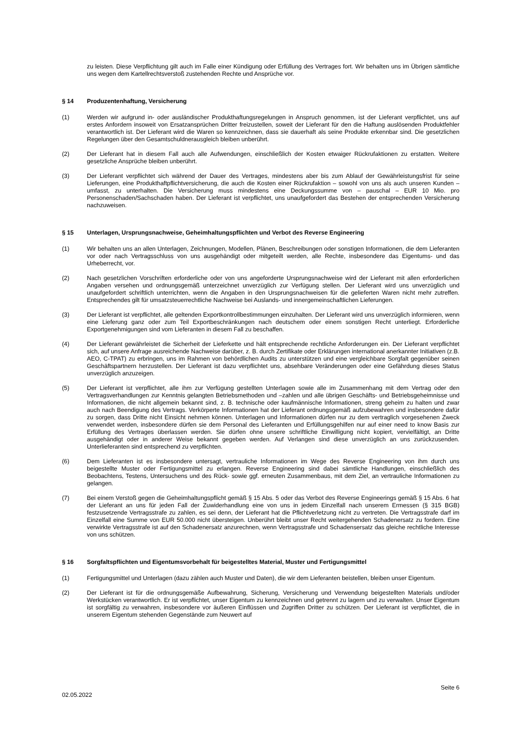zu leisten. Diese Verpflichtung gilt auch im Falle einer Kündigung oder Erfüllung des Vertrages fort. Wir behalten uns im Übrigen sämtliche uns wegen dem Kartellrechtsverstoß zustehenden Rechte und Ansprüche vor.
§ 14 Produzentenhaftung, Versicherung
(1) Werden wir aufgrund in- oder ausländischer Produkthaftungsregelungen in Anspruch genommen, ist der Lieferant verpflichtet, uns auf erstes Anfordern insoweit von Ersatzansprüchen Dritter freizustellen, soweit der Lieferant für den die Haftung auslösenden Produktfehler verantwortlich ist. Der Lieferant wird die Waren so kennzeichnen, dass sie dauerhaft als seine Produkte erkennbar sind. Die gesetzlichen Regelungen über den Gesamtschuldnerausgleich bleiben unberührt.
(2) Der Lieferant hat in diesem Fall auch alle Aufwendungen, einschließlich der Kosten etwaiger Rückrufaktionen zu erstatten. Weitere gesetzliche Ansprüche bleiben unberührt.
(3) Der Lieferant verpflichtet sich während der Dauer des Vertrages, mindestens aber bis zum Ablauf der Gewährleistungsfrist für seine Lieferungen, eine Produkthaftpflichtversicherung, die auch die Kosten einer Rückrufaktion – sowohl von uns als auch unseren Kunden – umfasst, zu unterhalten. Die Versicherung muss mindestens eine Deckungssumme von – pauschal – EUR 10 Mio. pro Personenschaden/Sachschaden haben. Der Lieferant ist verpflichtet, uns unaufgefordert das Bestehen der entsprechenden Versicherung nachzuweisen.
§ 15 Unterlagen, Ursprungsnachweise, Geheimhaltungspflichten und Verbot des Reverse Engineering
(1) Wir behalten uns an allen Unterlagen, Zeichnungen, Modellen, Plänen, Beschreibungen oder sonstigen Informationen, die dem Lieferanten vor oder nach Vertragsschluss von uns ausgehändigt oder mitgeteilt werden, alle Rechte, insbesondere das Eigentums- und das Urheberrecht, vor.
(2) Nach gesetzlichen Vorschriften erforderliche oder von uns angeforderte Ursprungsnachweise wird der Lieferant mit allen erforderlichen Angaben versehen und ordnungsgemäß unterzeichnet unverzüglich zur Verfügung stellen. Der Lieferant wird uns unverzüglich und unaufgefordert schriftlich unterrichten, wenn die Angaben in den Ursprungsnachweisen für die gelieferten Waren nicht mehr zutreffen. Entsprechendes gilt für umsatzsteuerrechtliche Nachweise bei Auslands- und innergemeinschaftlichen Lieferungen.
(3) Der Lieferant ist verpflichtet, alle geltenden Exportkontrollbestimmungen einzuhalten. Der Lieferant wird uns unverzüglich informieren, wenn eine Lieferung ganz oder zum Teil Exportbeschränkungen nach deutschem oder einem sonstigen Recht unterliegt. Erforderliche Exportgenehmigungen sind vom Lieferanten in diesem Fall zu beschaffen.
(4) Der Lieferant gewährleistet die Sicherheit der Lieferkette und hält entsprechende rechtliche Anforderungen ein. Der Lieferant verpflichtet sich, auf unsere Anfrage ausreichende Nachweise darüber, z. B. durch Zertifikate oder Erklärungen international anerkannter Initiativen (z.B. AEO, C-TPAT) zu erbringen, uns im Rahmen von behördlichen Audits zu unterstützen und eine vergleichbare Sorgfalt gegenüber seinen Geschäftspartnern herzustellen. Der Lieferant ist dazu verpflichtet uns, absehbare Veränderungen oder eine Gefährdung dieses Status unverzüglich anzuzeigen.
(5) Der Lieferant ist verpflichtet, alle ihm zur Verfügung gestellten Unterlagen sowie alle im Zusammenhang mit dem Vertrag oder den Vertragsverhandlungen zur Kenntnis gelangten Betriebsmethoden und –zahlen und alle übrigen Geschäfts- und Betriebsgeheimnisse und Informationen, die nicht allgemein bekannt sind, z. B. technische oder kaufmännische Informationen, streng geheim zu halten und zwar auch nach Beendigung des Vertrags. Verkörperte Informationen hat der Lieferant ordnungsgemäß aufzubewahren und insbesondere dafür zu sorgen, dass Dritte nicht Einsicht nehmen können. Unterlagen und Informationen dürfen nur zu dem vertraglich vorgesehenen Zweck verwendet werden, insbesondere dürfen sie dem Personal des Lieferanten und Erfüllungsgehilfen nur auf einer need to know Basis zur Erfüllung des Vertrages überlassen werden. Sie dürfen ohne unsere schriftliche Einwilligung nicht kopiert, vervielfältigt, an Dritte ausgehändigt oder in anderer Weise bekannt gegeben werden. Auf Verlangen sind diese unverzüglich an uns zurückzusenden. Unterlieferanten sind entsprechend zu verpflichten.
(6) Dem Lieferanten ist es insbesondere untersagt, vertrauliche Informationen im Wege des Reverse Engineering von ihm durch uns beigestellte Muster oder Fertigungsmittel zu erlangen. Reverse Engineering sind dabei sämtliche Handlungen, einschließlich des Beobachtens, Testens, Untersuchens und des Rück- sowie ggf. erneuten Zusammenbaus, mit dem Ziel, an vertrauliche Informationen zu gelangen.
(7) Bei einem Verstoß gegen die Geheimhaltungspflicht gemäß § 15 Abs. 5 oder das Verbot des Reverse Engineerings gemäß § 15 Abs. 6 hat der Lieferant an uns für jeden Fall der Zuwiderhandlung eine von uns in jedem Einzelfall nach unserem Ermessen (§ 315 BGB) festzusetzende Vertragsstrafe zu zahlen, es sei denn, der Lieferant hat die Pflichtverletzung nicht zu vertreten. Die Vertragsstrafe darf im Einzelfall eine Summe von EUR 50.000 nicht übersteigen. Unberührt bleibt unser Recht weitergehenden Schadenersatz zu fordern. Eine verwirkte Vertragsstrafe ist auf den Schadenersatz anzurechnen, wenn Vertragsstrafe und Schadensersatz das gleiche rechtliche Interesse von uns schützen.
§ 16 Sorgfaltspflichten und Eigentumsvorbehalt für beigestelltes Material, Muster und Fertigungsmittel
(1) Fertigungsmittel und Unterlagen (dazu zählen auch Muster und Daten), die wir dem Lieferanten beistellen, bleiben unser Eigentum.
(2) Der Lieferant ist für die ordnungsgemäße Aufbewahrung, Sicherung, Versicherung und Verwendung beigestellten Materials und/oder Werkstücken verantwortlich. Er ist verpflichtet, unser Eigentum zu kennzeichnen und getrennt zu lagern und zu verwalten. Unser Eigentum ist sorgfältig zu verwahren, insbesondere vor äußeren Einflüssen und Zugriffen Dritter zu schützen. Der Lieferant ist verpflichtet, die in unserem Eigentum stehenden Gegenstände zum Neuwert auf
Seite 6
02.05.2022